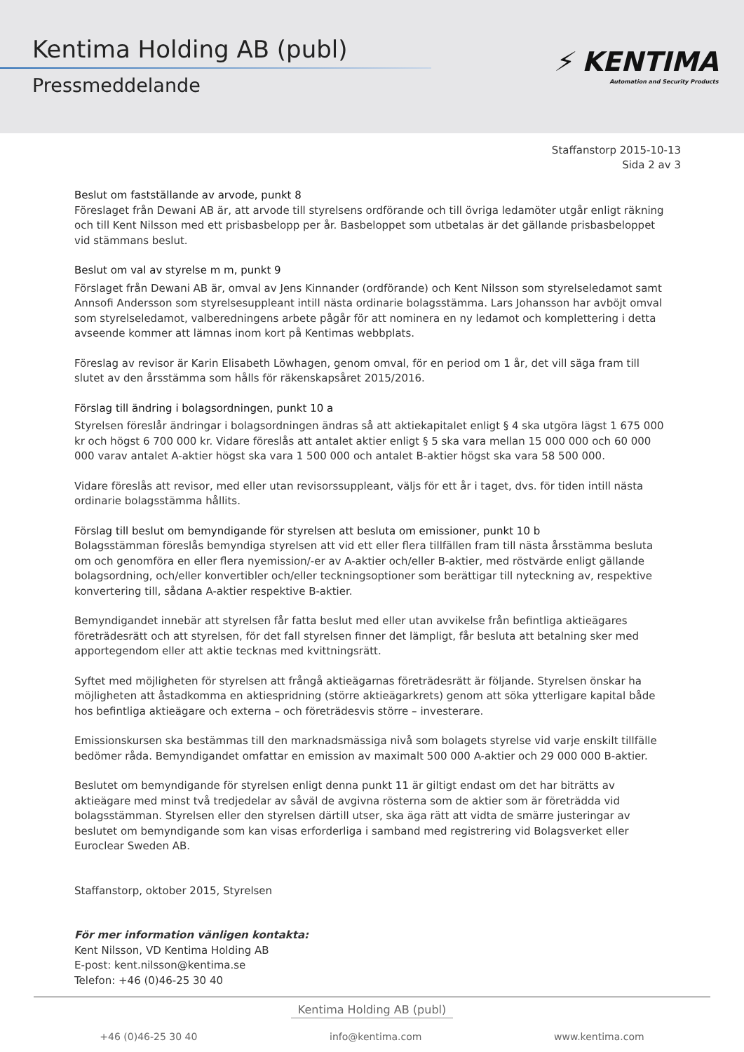Kentima Holding AB (publ)
Pressmeddelande
⚡ KENTIMA
Automation and Security Products
Staffanstorp 2015-10-13
Sida 2 av 3
Beslut om fastställande av arvode, punkt 8
Föreslaget från Dewani AB är, att arvode till styrelsens ordförande och till övriga ledamöter utgår enligt räkning och till Kent Nilsson med ett prisbasbelopp per år. Basbeloppet som utbetalas är det gällande prisbasbeloppet vid stämmans beslut.
Beslut om val av styrelse m m, punkt 9
Förslaget från Dewani AB är, omval av Jens Kinnander (ordförande) och Kent Nilsson som styrelseledamot samt Annsofi Andersson som styrelsesuppleant intill nästa ordinarie bolagsstämma. Lars Johansson har avböjt omval som styrelseledamot, valberedningens arbete pågår för att nominera en ny ledamot och komplettering i detta avseende kommer att lämnas inom kort på Kentimas webbplats.
Föreslag av revisor är Karin Elisabeth Löwhagen, genom omval, för en period om 1 år, det vill säga fram till slutet av den årsstämma som hålls för räkenskapsåret 2015/2016.
Förslag till ändring i bolagsordningen, punkt 10 a
Styrelsen föreslår ändringar i bolagsordningen ändras så att aktiekapitalet enligt § 4 ska utgöra lägst 1 675 000 kr och högst 6 700 000 kr. Vidare föreslås att antalet aktier enligt § 5 ska vara mellan 15 000 000 och 60 000 000 varav antalet A-aktier högst ska vara 1 500 000 och antalet B-aktier högst ska vara 58 500 000.
Vidare föreslås att revisor, med eller utan revisorssuppleant, väljs för ett år i taget, dvs. för tiden intill nästa ordinarie bolagsstämma hållits.
Förslag till beslut om bemyndigande för styrelsen att besluta om emissioner, punkt 10 b
Bolagsstämman föreslås bemyndiga styrelsen att vid ett eller flera tillfällen fram till nästa årsstämma besluta om och genomföra en eller flera nyemission/-er av A-aktier och/eller B-aktier, med röstvärde enligt gällande bolagsordning, och/eller konvertibler och/eller teckningsoptioner som berättigar till nyteckning av, respektive konvertering till, sådana A-aktier respektive B-aktier.
Bemyndigandet innebär att styrelsen får fatta beslut med eller utan avvikelse från befintliga aktieägares företrädesrätt och att styrelsen, för det fall styrelsen finner det lämpligt, får besluta att betalning sker med apportegendom eller att aktie tecknas med kvittningsrätt.
Syftet med möjligheten för styrelsen att frångå aktieägarnas företrädesrätt är följande. Styrelsen önskar ha möjligheten att åstadkomma en aktiespridning (större aktieägarkrets) genom att söka ytterligare kapital både hos befintliga aktieägare och externa – och företrädesvis större – investerare.
Emissionskursen ska bestämmas till den marknadsmässiga nivå som bolagets styrelse vid varje enskilt tillfälle bedömer råda. Bemyndigandet omfattar en emission av maximalt 500 000 A-aktier och 29 000 000 B-aktier.
Beslutet om bemyndigande för styrelsen enligt denna punkt 11 är giltigt endast om det har biträtts av aktieägare med minst två tredjedelar av såväl de avgivna rösterna som de aktier som är företrädda vid bolagsstämman. Styrelsen eller den styrelsen därtill utser, ska äga rätt att vidta de smärre justeringar av beslutet om bemyndigande som kan visas erforderliga i samband med registrering vid Bolagsverket eller Euroclear Sweden AB.
Staffanstorp, oktober 2015, Styrelsen
För mer information vänligen kontakta:
Kent Nilsson, VD Kentima Holding AB
E-post: kent.nilsson@kentima.se
Telefon: +46 (0)46-25 30 40
Kentima Holding AB (publ)
+46 (0)46-25 30 40 info@kentima.com www.kentima.com